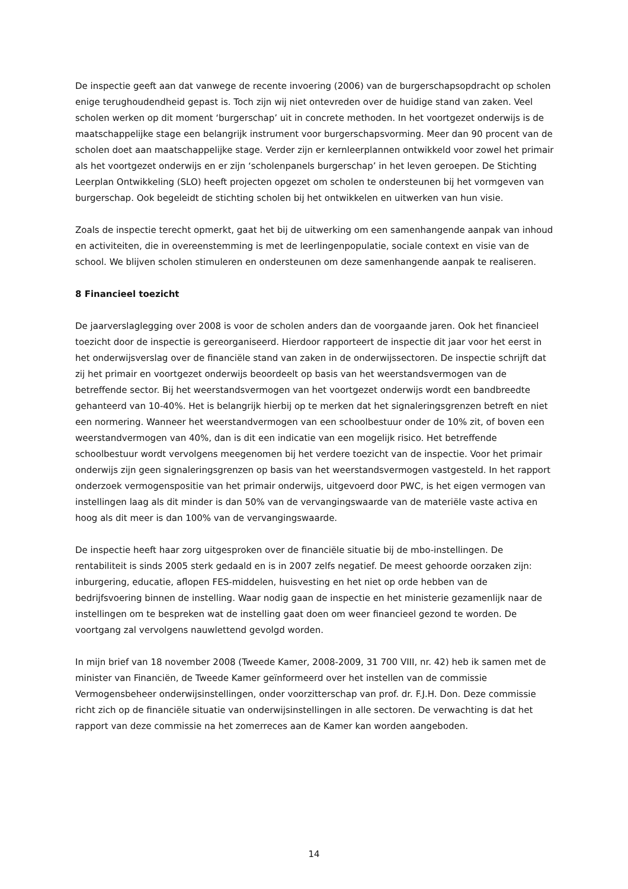De inspectie geeft aan dat vanwege de recente invoering (2006) van de burgerschapsopdracht op scholen enige terughoudendheid gepast is. Toch zijn wij niet ontevreden over de huidige stand van zaken. Veel scholen werken op dit moment ‘burgerschap’ uit in concrete methoden. In het voortgezet onderwijs is de maatschappelijke stage een belangrijk instrument voor burgerschapsvorming. Meer dan 90 procent van de scholen doet aan maatschappelijke stage. Verder zijn er kernleerplannen ontwikkeld voor zowel het primair als het voortgezet onderwijs en er zijn ‘scholenpanels burgerschap’ in het leven geroepen. De Stichting Leerplan Ontwikkeling (SLO) heeft projecten opgezet om scholen te ondersteunen bij het vormgeven van burgerschap. Ook begeleidt de stichting scholen bij het ontwikkelen en uitwerken van hun visie.
Zoals de inspectie terecht opmerkt, gaat het bij de uitwerking om een samenhangende aanpak van inhoud en activiteiten, die in overeenstemming is met de leerlingenpopulatie, sociale context en visie van de school. We blijven scholen stimuleren en ondersteunen om deze samenhangende aanpak te realiseren.
8 Financieel toezicht
De jaarverslaglegging over 2008 is voor de scholen anders dan de voorgaande jaren. Ook het financieel toezicht door de inspectie is gereorganiseerd. Hierdoor rapporteert de inspectie dit jaar voor het eerst in het onderwijsverslag over de financiële stand van zaken in de onderwijssectoren. De inspectie schrijft dat zij het primair en voortgezet onderwijs beoordeelt op basis van het weerstandsvermogen van de betreffende sector. Bij het weerstandsvermogen van het voortgezet onderwijs wordt een bandbreedte gehanteerd van 10-40%. Het is belangrijk hierbij op te merken dat het signaleringsgrenzen betreft en niet een normering. Wanneer het weerstandvermogen van een schoolbestuur onder de 10% zit, of boven een weerstandvermogen van 40%, dan is dit een indicatie van een mogelijk risico. Het betreffende schoolbestuur wordt vervolgens meegenomen bij het verdere toezicht van de inspectie. Voor het primair onderwijs zijn geen signaleringsgrenzen op basis van het weerstandsvermogen vastgesteld. In het rapport onderzoek vermogenspositie van het primair onderwijs, uitgevoerd door PWC, is het eigen vermogen van instellingen laag als dit minder is dan 50% van de vervangingswaarde van de materiële vaste activa en hoog als dit meer is dan 100% van de vervangingswaarde.
De inspectie heeft haar zorg uitgesproken over de financiële situatie bij de mbo-instellingen. De rentabiliteit is sinds 2005 sterk gedaald en is in 2007 zelfs negatief. De meest gehoorde oorzaken zijn: inburgering, educatie, aflopen FES-middelen, huisvesting en het niet op orde hebben van de bedrijfsvoering binnen de instelling. Waar nodig gaan de inspectie en het ministerie gezamenlijk naar de instellingen om te bespreken wat de instelling gaat doen om weer financieel gezond te worden. De voortgang zal vervolgens nauwlettend gevolgd worden.
In mijn brief van 18 november 2008 (Tweede Kamer, 2008-2009, 31 700 VIII, nr. 42) heb ik samen met de minister van Financiën, de Tweede Kamer geïnformeerd over het instellen van de commissie Vermogensbeheer onderwijsinstellingen, onder voorzitterschap van prof. dr. F.J.H. Don. Deze commissie richt zich op de financiële situatie van onderwijsinstellingen in alle sectoren. De verwachting is dat het rapport van deze commissie na het zomerreces aan de Kamer kan worden aangeboden.
14